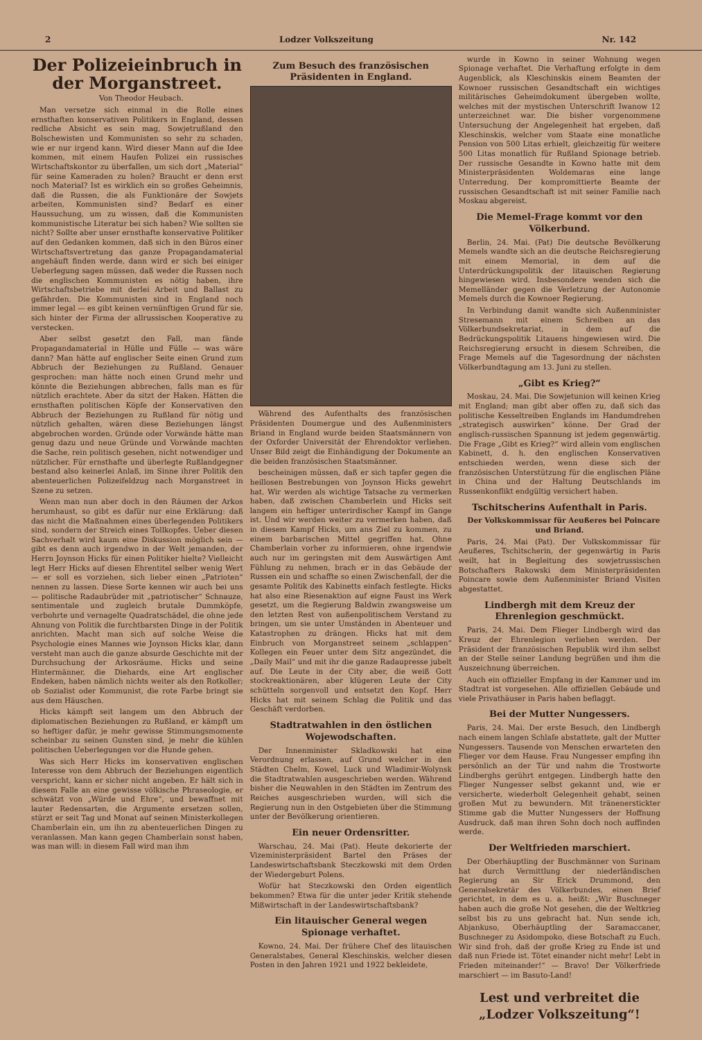2 Lodzer Volkszeitung Nr. 142
Der Polizeieinbruch in der Morganstreet.
Von Theodor Heubach.
Man versetze sich einmal in die Rolle eines ernsthaften konservativen Politikers in England, dessen redliche Absicht es sein mag, Sowjetrußland den Bolschewisten und Kommunisten so sehr zu schaden, wie er nur irgend kann. Wird dieser Mann auf die Idee kommen, mit einem Haufen Polizei ein russisches Wirtschaftskontor zu überfallen, um sich dort „Material“ für seine Kameraden zu holen? Braucht er denn erst noch Material? Ist es wirklich ein so großes Geheimnis, daß die Russen, die als Funktionäre der Sowjets arbeiten, Kommunisten sind? Bedarf es einer Haussuchung, um zu wissen, daß die Kommunisten kommunistische Literatur bei sich haben? Wie sollten sie nicht? Sollte aber unser ernsthafte konservative Politiker auf den Gedanken kommen, daß sich in den Büros einer Wirtschaftsvertretung das ganze Propagandamaterial angehäuft finden werde, dann wird er sich bei einiger Ueberlegung sagen müssen, daß weder die Russen noch die englischen Kommunisten es nötig haben, ihre Wirtschaftsbetriebe mit derlei Arbeit und Ballast zu gefährden. Die Kommunisten sind in England noch immer legal — es gibt keinen vernünftigen Grund für sie, sich hinter der Firma der allrussischen Kooperative zu verstecken.
Aber selbst gesetzt den Fall, man fände Propagandamaterial in Hülle und Fülle — was wäre dann? Man hätte auf englischer Seite einen Grund zum Abbruch der Beziehungen zu Rußland. Genauer gesprochen: man hätte noch einen Grund mehr und könnte die Beziehungen abbrechen, falls man es für nützlich erachtete. Aber da sitzt der Haken. Hätten die ernsthaften politischen Köpfe der Konservativen den Abbruch der Beziehungen zu Rußland für nötig und nützlich gehalten, wären diese Beziehungen längst abgebrochen worden. Gründe oder Vorwände hätte man genug dazu und neue Gründe und Vorwände machten die Sache, rein politisch gesehen, nicht notwendiger und nützlicher. Für ernsthafte und überlegte Rußlandgegner bestand also keinerlei Anlaß, im Sinne ihrer Politik den abenteuerlichen Polizeifeldzug nach Morganstreet in Szene zu setzen.
Wenn man nun aber doch in den Räumen der Arkos herumhaust, so gibt es dafür nur eine Erklärung: daß das nicht die Maßnahmen eines überlegenden Politikers sind, sondern der Streich eines Tollkopfes. Ueber diesen Sachverhalt wird kaum eine Diskussion möglich sein — gibt es denn auch irgendwo in der Welt jemanden, der Herrn Joynson Hicks für einen Politiker hielte? Vielleicht legt Herr Hicks auf diesen Ehrentitel selber wenig Wert — er soll es vorziehen, sich lieber einen „Patrioten“ nennen zu lassen. Diese Sorte kennen wir auch bei uns — politische Radaubrüder mit „patriotischer“ Schnauze, sentimentale und zugleich brutale Dummköpfe, verbohrte und vernagelte Quadratschädel, die ohne jede Ahnung von Politik die furchtbarsten Dinge in der Politik anrichten. Macht man sich auf solche Weise die Psychologie eines Mannes wie Joynson Hicks klar, dann versteht man auch die ganze absurde Geschichte mit der Durchsuchung der Arkosräume. Hicks und seine Hintermänner, die Diehards, eine Art englischer Endeken, haben nämlich nichts weiter als den Rotkoller; ob Sozialist oder Kommunist, die rote Farbe bringt sie aus dem Häuschen.
Hicks kämpft seit langem um den Abbruch der diplomatischen Beziehungen zu Rußland, er kämpft um so heftiger dafür, je mehr gewisse Stimmungsmomente scheinbar zu seinen Gunsten sind, je mehr die kühlen politischen Ueberlegungen vor die Hunde gehen.
Was sich Herr Hicks im konservativen englischen Interesse von dem Abbruch der Beziehungen eigentlich verspricht, kann er sicher nicht angeben. Er hält sich in diesem Falle an eine gewisse völkische Phraseologie, er schwätzt von „Würde und Ehre“, und bewaffnet mit lauter Redensarten, die Argumente ersetzen sollen, stürzt er seit Tag und Monat auf seinen Ministerkollegen Chamberlain ein, um ihn zu abenteuerlichen Dingen zu veranlassen. Man kann gegen Chamberlain sonst haben, was man will: in diesem Fall wird man ihm
Zum Besuch des französischen Präsidenten in England.
Während des Aufenthalts des französischen Präsidenten Doumergue und des Außenministers Briand in England wurde beiden Staatsmännern von der Oxforder Universität der Ehrendoktor verliehen. Unser Bild zeigt die Einhändigung der Dokumente an die beiden französischen Staatsmänner.
bescheinigen müssen, daß er sich tapfer gegen die heillosen Bestrebungen von Joynson Hicks gewehrt hat. Wir werden als wichtige Tatsache zu vermerken haben, daß zwischen Chamberlein und Hicks seit langem ein heftiger unterirdischer Kampf im Gange ist. Und wir werden weiter zu vermerken haben, daß in diesem Kampf Hicks, um ans Ziel zu kommen, zu einem barbarischen Mittel gegriffen hat. Ohne Chamberlain vorher zu informieren, ohne irgendwie auch nur im geringsten mit dem Auswärtigen Amt Fühlung zu nehmen, brach er in das Gebäude der Russen ein und schaffte so einen Zwischenfall, der die gesamte Politik des Kabinetts einfach festlegte. Hicks hat also eine Riesenaktion auf eigne Faust ins Werk gesetzt, um die Regierung Baldwin zwangsweise um den letzten Rest von außenpolitischem Verstand zu bringen, um sie unter Umständen in Abenteuer und Katastrophen zu drängen. Hicks hat mit dem Einbruch von Morganstreet seinem „schlappen“ Kollegen ein Feuer unter dem Sitz angezündet, die „Daily Mail“ und mit ihr die ganze Radaupresse jubelt auf. Die Leute in der City aber, die weiß Gott stockreaktionären, aber klügeren Leute der City schütteln sorgenvoll und entsetzt den Kopf. Herr Hicks hat mit seinem Schlag die Politik und das Geschäft verdorben.
Stadtratwahlen in den östlichen Wojewodschaften.
Der Innenminister Skladkowski hat eine Verordnung erlassen, auf Grund welcher in den Städten Chelm, Kowel, Luck und Wladimir-Wolynsk die Stadtratwahlen ausgeschrieben werden. Während bisher die Neuwahlen in den Städten im Zentrum des Reiches ausgeschrieben wurden, will sich die Regierung nun in den Ostgebieten über die Stimmung unter der Bevölkerung orientieren.
Ein neuer Ordensritter.
Warschau, 24. Mai (Pat). Heute dekorierte der Vizeministerpräsident Bartel den Präses der Landeswirtschaftsbank Steczkowski mit dem Orden der Wiedergeburt Polens.
Wofür hat Steczkowski den Orden eigentlich bekommen? Etwa für die unter jeder Kritik stehende Mißwirtschaft in der Landeswirtschaftsbank?
Ein litauischer General wegen Spionage verhaftet.
Kowno, 24. Mai. Der frühere Chef des litauischen Generalstabes, General Kleschinskis, welcher diesen Posten in den Jahren 1921 und 1922 bekleidete,
wurde in Kowno in seiner Wohnung wegen Spionage verhaftet. Die Verhaftung erfolgte in dem Augenblick, als Kleschinskis einem Beamten der Kownoer russischen Gesandtschaft ein wichtiges militärisches Geheimdokument übergeben wollte, welches mit der mystischen Unterschrift Iwanow 12 unterzeichnet war. Die bisher vorgenommene Untersuchung der Angelegenheit hat ergeben, daß Kleschinskis, welcher vom Staate eine monatliche Pension von 500 Litas erhielt, gleichzeitig für weitere 500 Litas monatlich für Rußland Spionage betrieb. Der russische Gesandte in Kowno hatte mit dem Ministerpräsidenten Woldemaras eine lange Unterredung. Der kompromittierte Beamte der russischen Gesandtschaft ist mit seiner Familie nach Moskau abgereist.
Die Memel-Frage kommt vor den Völkerbund.
Berlin, 24. Mai. (Pat) Die deutsche Bevölkerung Memels wandte sich an die deutsche Reichsregierung mit einem Memorial, in dem auf die Unterdrückungspolitik der litauischen Regierung hingewiesen wird. Insbesondere wenden sich die Memelländer gegen die Verletzung der Autonomie Memels durch die Kownoer Regierung.
In Verbindung damit wandte sich Außenminister Stresemann mit einem Schreiben an das Völkerbundsekretariat, in dem auf die Bedrückungspolitik Litauens hingewiesen wird. Die Reichsregierung ersucht in diesem Schreiben, die Frage Memels auf die Tagesordnung der nächsten Völkerbundtagung am 13. Juni zu stellen.
„Gibt es Krieg?“
Moskau, 24. Mai. Die Sowjetunion will keinen Krieg mit England; man gibt aber offen zu, daß sich das politische Kesseltreiben Englands im Handumdrehen „strategisch auswirken“ könne. Der Grad der englisch-russischen Spannung ist jedem gegenwärtig. Die Frage „Gibt es Krieg?“ wird allein vom englischen Kabinett, d. h. den englischen Konservativen entschieden werden, wenn diese sich der französischen Unterstützung für die englischen Pläne in China und der Haltung Deutschlands im Russenkonflikt endgültig versichert haben.
Tschitscherins Aufenthalt in Paris.
Der Volkskommissar für Aeußeres bei Poincare und Briand.
Paris, 24. Mai (Pat). Der Volkskommissar für Aeußeres, Tschitscherin, der gegenwärtig in Paris weilt, hat in Begleitung des sowjetrussischen Botschafters Rakowski dem Ministerpräsidenten Poincare sowie dem Außenminister Briand Visiten abgestattet.
Lindbergh mit dem Kreuz der Ehrenlegion geschmückt.
Paris, 24. Mai. Dem Flieger Lindbergh wird das Kreuz der Ehrenlegion verliehen werden. Der Präsident der französischen Republik wird ihm selbst an der Stelle seiner Landung begrüßen und ihm die Auszeichnung überreichen.
Auch ein offizieller Empfang in der Kammer und im Stadtrat ist vorgesehen. Alle offiziellen Gebäude und viele Privathäuser in Paris haben beflaggt.
Bei der Mutter Nungessers.
Paris, 24. Mai. Der erste Besuch, den Lindbergh nach einem langen Schlafe abstattete, galt der Mutter Nungessers. Tausende von Menschen erwarteten den Flieger vor dem Hause. Frau Nungesser empfing ihn persönlich an der Tür und nahm die Trostworte Lindberghs gerührt entgegen. Lindbergh hatte den Flieger Nungesser selbst gekannt und, wie er versicherte, wiederholt Gelegenheit gehabt, seinen großen Mut zu bewundern. Mit tränenerstickter Stimme gab die Mutter Nungessers der Hoffnung Ausdruck, daß man ihren Sohn doch noch auffinden werde.
Der Weltfrieden marschiert.
Der Oberhäuptling der Buschmänner von Surinam hat durch Vermittlung der niederländischen Regierung an Sir Erick Drummond, den Generalsekretär des Völkerbundes, einen Brief gerichtet, in dem es u. a. heißt: „Wir Buschneger haben auch die große Not gesehen, die der Weltkrieg selbst bis zu uns gebracht hat. Nun sende ich, Abjankuso, Oberhäuptling der Saramaccaner, Buschneger zu Asidompoko, diese Botschaft zu Euch. Wir sind froh, daß der große Krieg zu Ende ist und daß nun Friede ist. Tötet einander nicht mehr! Lebt in Frieden miteinander!“ — Bravo! Der Völkerfriede marschiert — im Basuto-Land!
Lest und verbreitet die
„Lodzer Volkszeitung“!